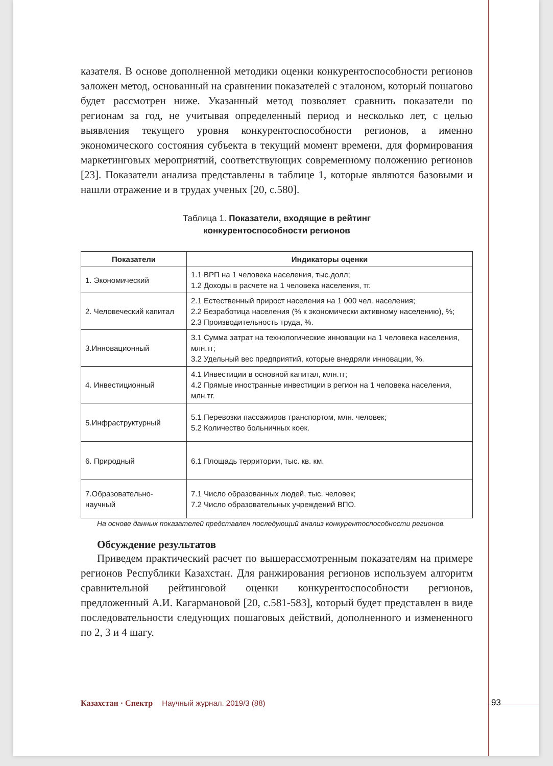казателя. В основе дополненной методики оценки конкурентоспособности регионов заложен метод, основанный на сравнении показателей с эталоном, который пошагово будет рассмотрен ниже. Указанный метод позволяет сравнить показатели по регионам за год, не учитывая определенный период и несколько лет, с целью выявления текущего уровня конкурентоспособности регионов, а именно экономического состояния субъекта в текущий момент времени, для формирования маркетинговых мероприятий, соответствующих современному положению регионов [23]. Показатели анализа представлены в таблице 1, которые являются базовыми и нашли отражение и в трудах ученых [20, с.580].
Таблица 1. Показатели, входящие в рейтинг
конкурентоспособности регионов
| Показатели | Индикаторы оценки |
| --- | --- |
| 1. Экономический | 1.1 ВРП на 1 человека населения, тыс.долл; 1.2 Доходы в расчете на 1 человека населения, тг. |
| 2. Человеческий капитал | 2.1 Естественный прирост населения на 1 000 чел. населения; 2.2 Безработица населения (% к экономически активному населению), %; 2.3 Производительность труда, %. |
| 3.Инновационный | 3.1 Сумма затрат на технологические инновации на 1 человека населения, млн.тг; 3.2 Удельный вес предприятий, которые внедряли инновации, %. |
| 4. Инвестиционный | 4.1 Инвестиции в основной капитал, млн.тг; 4.2 Прямые иностранные инвестиции в регион на 1 человека населения, млн.тг. |
| 5.Инфраструктурный | 5.1 Перевозки пассажиров транспортом, млн. человек; 5.2 Количество больничных коек. |
| 6. Природный | 6.1 Площадь территории, тыс. кв. км. |
| 7.Образовательно-научный | 7.1 Число образованных людей, тыс. человек; 7.2 Число образовательных учреждений ВПО. |
На основе данных показателей представлен последующий анализ конкурентоспособности регионов.
Обсуждение результатов
Приведем практический расчет по вышерассмотренным показателям на примере регионов Республики Казахстан. Для ранжирования регионов используем алгоритм сравнительной рейтинговой оценки конкурентоспособности регионов, предложенный А.И. Кагармановой [20, с.581-583], который будет представлен в виде последовательности следующих пошаговых действий, дополненного и измененного по 2, 3 и 4 шагу.
Казахстан · Спектр Научный журнал. 2019/3 (88)
93